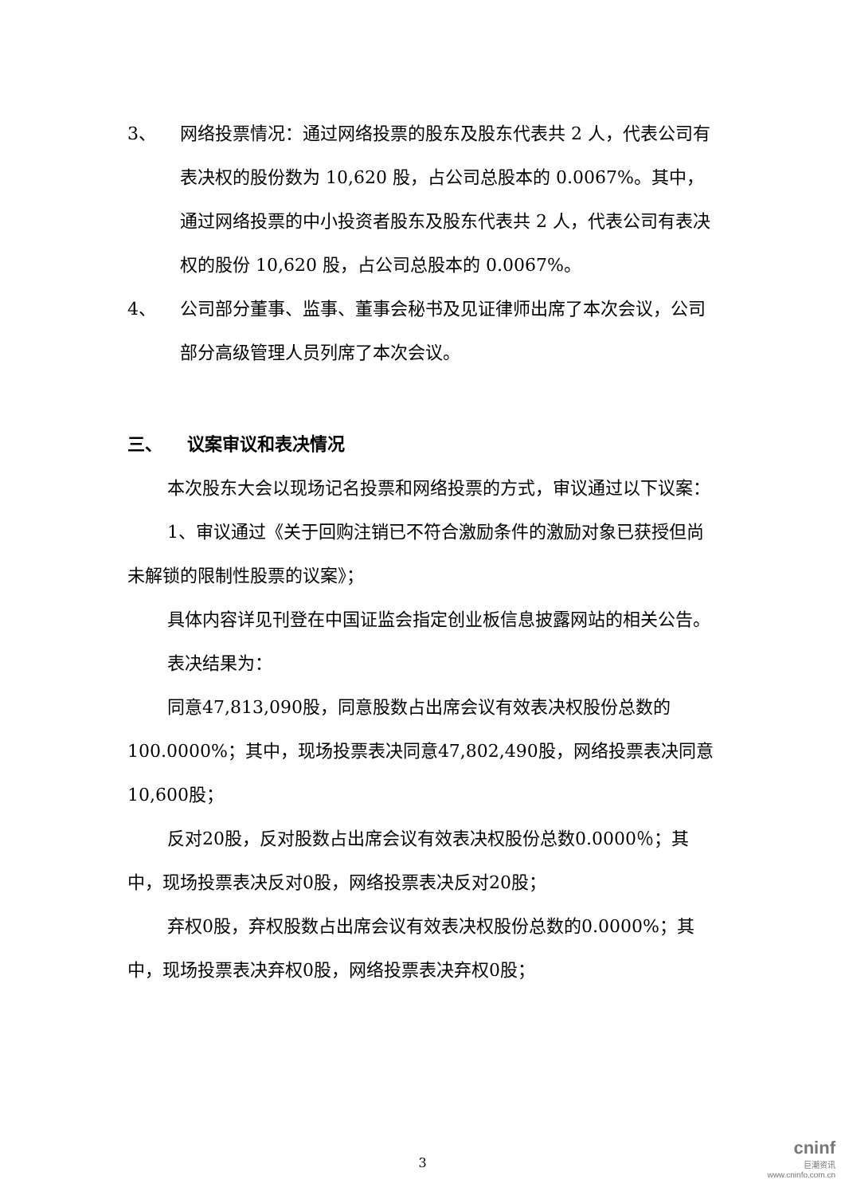3、 网络投票情况：通过网络投票的股东及股东代表共 2 人，代表公司有表决权的股份数为 10,620 股，占公司总股本的 0.0067%。其中，通过网络投票的中小投资者股东及股东代表共 2 人，代表公司有表决权的股份 10,620 股，占公司总股本的 0.0067%。
4、 公司部分董事、监事、董事会秘书及见证律师出席了本次会议，公司部分高级管理人员列席了本次会议。
三、 议案审议和表决情况
本次股东大会以现场记名投票和网络投票的方式，审议通过以下议案：
1、审议通过《关于回购注销已不符合激励条件的激励对象已获授但尚未解锁的限制性股票的议案》；
具体内容详见刊登在中国证监会指定创业板信息披露网站的相关公告。
表决结果为：
同意47,813,090股，同意股数占出席会议有效表决权股份总数的100.0000%；其中，现场投票表决同意47,802,490股，网络投票表决同意10,600股；
反对20股，反对股数占出席会议有效表决权股份总数0.0000％；其中，现场投票表决反对0股，网络投票表决反对20股；
弃权0股，弃权股数占出席会议有效表决权股份总数的0.0000%；其中，现场投票表决弃权0股，网络投票表决弃权0股；
3
cninf
巨潮资讯
www.cninfo.com.cn